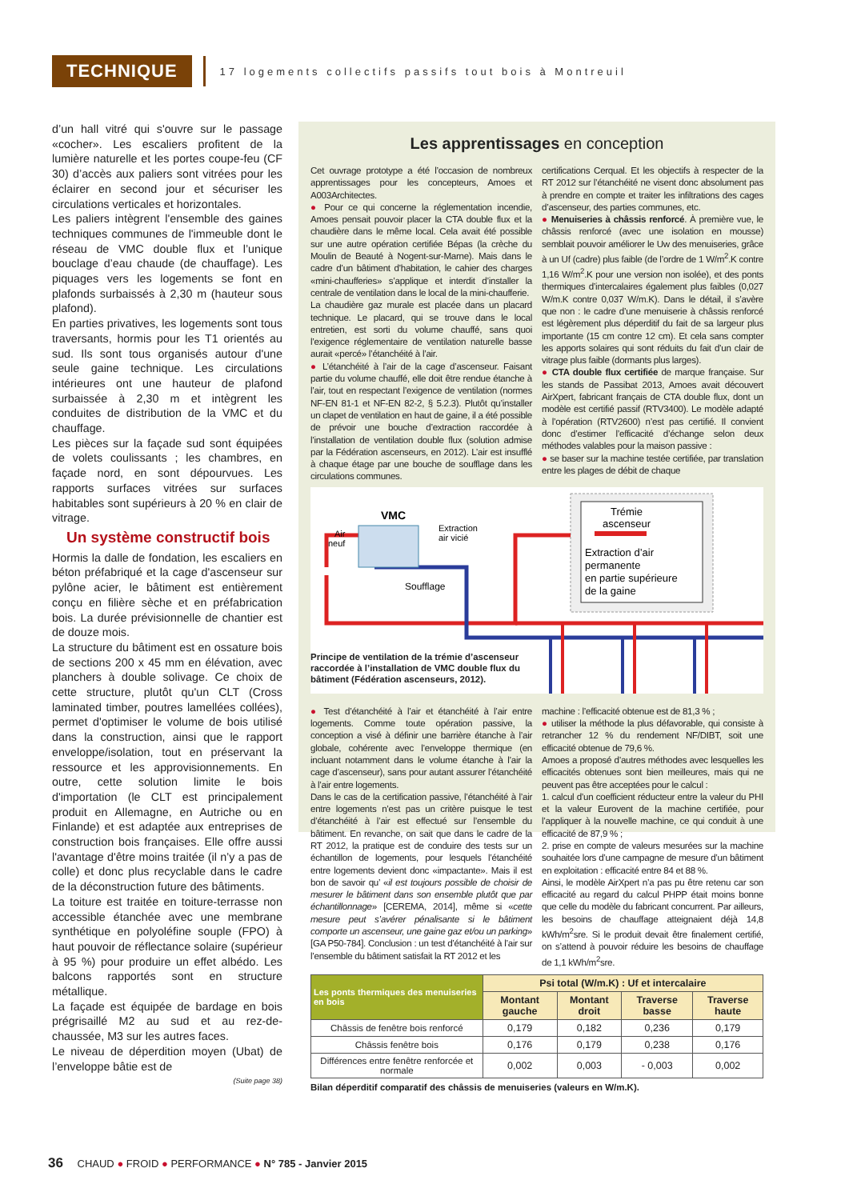TECHNIQUE
17 logements collectifs passifs tout bois à Montreuil
d’un hall vitré qui s'ouvre sur le passage «cocher». Les escaliers profitent de la lumière naturelle et les portes coupe-feu (CF 30) d’accès aux paliers sont vitrées pour les éclairer en second jour et sécuriser les circulations verticales et horizontales.
Les paliers intègrent l'ensemble des gaines techniques communes de l'immeuble dont le réseau de VMC double flux et l’unique bouclage d’eau chaude (de chauffage). Les piquages vers les logements se font en plafonds surbaissés à 2,30 m (hauteur sous plafond).
En parties privatives, les logements sont tous traversants, hormis pour les T1 orientés au sud. Ils sont tous organisés autour d'une seule gaine technique. Les circulations intérieures ont une hauteur de plafond surbaissée à 2,30 m et intègrent les conduites de distribution de la VMC et du chauffage.
Les pièces sur la façade sud sont équipées de volets coulissants ; les chambres, en façade nord, en sont dépourvues. Les rapports surfaces vitrées sur surfaces habitables sont supérieurs à 20 % en clair de vitrage.
Un système constructif bois
Hormis la dalle de fondation, les escaliers en béton préfabriqué et la cage d'ascenseur sur pylône acier, le bâtiment est entièrement conçu en filière sèche et en préfabrication bois. La durée prévisionnelle de chantier est de douze mois.
La structure du bâtiment est en ossature bois de sections 200 x 45 mm en élévation, avec planchers à double solivage. Ce choix de cette structure, plutôt qu'un CLT (Cross laminated timber, poutres lamellées collées), permet d'optimiser le volume de bois utilisé dans la construction, ainsi que le rapport enveloppe/isolation, tout en préservant la ressource et les approvisionnements. En outre, cette solution limite le bois d'importation (le CLT est principalement produit en Allemagne, en Autriche ou en Finlande) et est adaptée aux entreprises de construction bois françaises. Elle offre aussi l'avantage d'être moins traitée (il n’y a pas de colle) et donc plus recyclable dans le cadre de la déconstruction future des bâtiments.
La toiture est traitée en toiture-terrasse non accessible étanchée avec une membrane synthétique en polyoléfine souple (FPO) à haut pouvoir de réflectance solaire (supérieur à 95 %) pour produire un effet albédo. Les balcons rapportés sont en structure métallique.
La façade est équipée de bardage en bois prégrisaillé M2 au sud et au rez-de-chaussée, M3 sur les autres faces.
Le niveau de déperdition moyen (Ubat) de l’enveloppe bâtie est de
(Suite page 38)
Les apprentissages en conception
Cet ouvrage prototype a été l’occasion de nombreux apprentissages pour les concepteurs, Amoes et A003Architectes.
● Pour ce qui concerne la réglementation incendie, Amoes pensait pouvoir placer la CTA double flux et la chaudière dans le même local. Cela avait été possible sur une autre opération certifiée Bépas (la crèche du Moulin de Beauté à Nogent-sur-Marne). Mais dans le cadre d’un bâtiment d’habitation, le cahier des charges «mini-chaufferies» s’applique et interdit d’installer la centrale de ventilation dans le local de la mini-chaufferie.
La chaudière gaz murale est placée dans un placard technique. Le placard, qui se trouve dans le local entretien, est sorti du volume chauffé, sans quoi l’exigence réglementaire de ventilation naturelle basse aurait «percé» l’étanchéité à l’air.
● L’étanchéité à l’air de la cage d’ascenseur. Faisant partie du volume chauffé, elle doit être rendue étanche à l’air, tout en respectant l’exigence de ventilation (normes NF-EN 81-1 et NF-EN 82-2, § 5.2.3). Plutôt qu’installer un clapet de ventilation en haut de gaine, il a été possible de prévoir une bouche d’extraction raccordée à l’installation de ventilation double flux (solution admise par la Fédération ascenseurs, en 2012). L’air est insufflé à chaque étage par une bouche de soufflage dans les circulations communes.
certifications Cerqual. Et les objectifs à respecter de la RT 2012 sur l’étanchéité ne visent donc absolument pas à prendre en compte et traiter les infiltrations des cages d’ascenseur, des parties communes, etc.
● Menuiseries à châssis renforcé. À première vue, le châssis renforcé (avec une isolation en mousse) semblait pouvoir améliorer le Uw des menuiseries, grâce à un Uf (cadre) plus faible (de l’ordre de 1 W/m<sup>2</sup>.K contre 1,16 W/m<sup>2</sup>.K pour une version non isolée), et des ponts thermiques d’intercalaires également plus faibles (0,027 W/m.K contre 0,037 W/m.K). Dans le détail, il s’avère que non : le cadre d’une menuiserie à châssis renforcé est légèrement plus déperditif du fait de sa largeur plus importante (15 cm contre 12 cm). Et cela sans compter les apports solaires qui sont réduits du fait d’un clair de vitrage plus faible (dormants plus larges).
● CTA double flux certifiée de marque française. Sur les stands de Passibat 2013, Amoes avait découvert AirXpert, fabricant français de CTA double flux, dont un modèle est certifié passif (RTV3400). Le modèle adapté à l’opération (RTV2600) n’est pas certifié. Il convient donc d’estimer l’efficacité d’échange selon deux méthodes valables pour la maison passive :
● se baser sur la machine testée certifiée, par translation entre les plages de débit de chaque
VMC
Air
neuf
Extraction
air vicié
Soufflage
Trémie
ascenseur
Extraction d’air
permanente
en partie supérieure
de la gaine
Principe de ventilation de la trémie d’ascenseur raccordée à l’installation de VMC double flux du bâtiment (Fédération ascenseurs, 2012).
● Test d’étanchéité à l’air et étanchéité à l’air entre logements. Comme toute opération passive, la conception a visé à définir une barrière étanche à l’air globale, cohérente avec l’enveloppe thermique (en incluant notamment dans le volume étanche à l’air la cage d’ascenseur), sans pour autant assurer l’étanchéité à l’air entre logements.
Dans le cas de la certification passive, l’étanchéité à l’air entre logements n’est pas un critère puisque le test d’étanchéité à l’air est effectué sur l’ensemble du bâtiment. En revanche, on sait que dans le cadre de la RT 2012, la pratique est de conduire des tests sur un échantillon de logements, pour lesquels l’étanchéité entre logements devient donc «impactante». Mais il est bon de savoir qu’ «il est toujours possible de choisir de mesurer le bâtiment dans son ensemble plutôt que par échantillonnage» [CEREMA, 2014], même si «cette mesure peut s’avérer pénalisante si le bâtiment comporte un ascenseur, une gaine gaz et/ou un parking» [GA P50-784]. Conclusion : un test d’étanchéité à l’air sur l’ensemble du bâtiment satisfait la RT 2012 et les
machine : l’efficacité obtenue est de 81,3 % ;
● utiliser la méthode la plus défavorable, qui consiste à retrancher 12 % du rendement NF/DIBT, soit une efficacité obtenue de 79,6 %.
Amoes a proposé d’autres méthodes avec lesquelles les efficacités obtenues sont bien meilleures, mais qui ne peuvent pas être acceptées pour le calcul :
1. calcul d’un coefficient réducteur entre la valeur du PHI et la valeur Eurovent de la machine certifiée, pour l’appliquer à la nouvelle machine, ce qui conduit à une efficacité de 87,9 % ;
2. prise en compte de valeurs mesurées sur la machine souhaitée lors d’une campagne de mesure d’un bâtiment en exploitation : efficacité entre 84 et 88 %.
Ainsi, le modèle AirXpert n’a pas pu être retenu car son efficacité au regard du calcul PHPP était moins bonne que celle du modèle du fabricant concurrent. Par ailleurs, les besoins de chauffage atteignaient déjà 14,8 kWh/m<sup>2</sup>sre. Si le produit devait être finalement certifié, on s’attend à pouvoir réduire les besoins de chauffage de 1,1 kWh/m<sup>2</sup>sre.
| Les ponts thermiques des menuiseries en bois | Psi total (W/m.K) : Uf et intercalaire | | | |
| --- | --- | --- | --- | --- |
| | Montant gauche | Montant droit | Traverse basse | Traverse haute |
| Châssis de fenêtre bois renforcé | 0,179 | 0,182 | 0,236 | 0,179 |
| Châssis fenêtre bois | 0,176 | 0,179 | 0,238 | 0,176 |
| Différences entre fenêtre renforcée et normale | 0,002 | 0,003 | - 0,003 | 0,002 |
Bilan déperditif comparatif des châssis de menuiseries (valeurs en W/m.K).
36 CHAUD ● FROID ● PERFORMANCE ● N° 785 - Janvier 2015